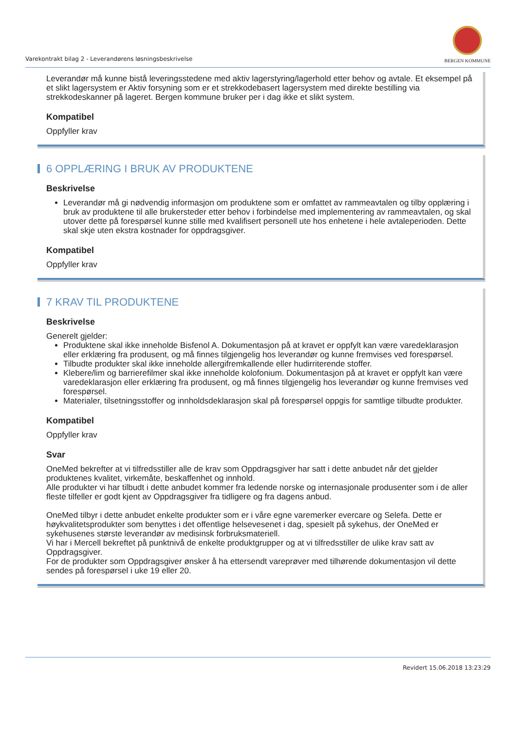Varekontrakt bilag 2 - Leverandørens løsningsbeskrivelse
BERGEN KOMMUNE
Leverandør må kunne bistå leveringsstedene med aktiv lagerstyring/lagerhold etter behov og avtale. Et eksempel på et slikt lagersystem er Aktiv forsyning som er et strekkodebasert lagersystem med direkte bestilling via strekkodeskanner på lageret. Bergen kommune bruker per i dag ikke et slikt system.
Kompatibel
Oppfyller krav
6 OPPLÆRING I BRUK AV PRODUKTENE
Beskrivelse
Leverandør må gi nødvendig informasjon om produktene som er omfattet av rammeavtalen og tilby opplæring i bruk av produktene til alle brukersteder etter behov i forbindelse med implementering av rammeavtalen, og skal utover dette på forespørsel kunne stille med kvalifisert personell ute hos enhetene i hele avtaleperioden. Dette skal skje uten ekstra kostnader for oppdragsgiver.
Kompatibel
Oppfyller krav
7 KRAV TIL PRODUKTENE
Beskrivelse
Generelt gjelder:
Produktene skal ikke inneholde Bisfenol A. Dokumentasjon på at kravet er oppfylt kan være varedeklarasjon eller erklæring fra produsent, og må finnes tilgjengelig hos leverandør og kunne fremvises ved forespørsel.
Tilbudte produkter skal ikke inneholde allergifremkallende eller hudirriterende stoffer.
Klebere/lim og barrierefilmer skal ikke inneholde kolofonium. Dokumentasjon på at kravet er oppfylt kan være varedeklarasjon eller erklæring fra produsent, og må finnes tilgjengelig hos leverandør og kunne fremvises ved forespørsel.
Materialer, tilsetningsstoffer og innholdsdeklarasjon skal på forespørsel oppgis for samtlige tilbudte produkter.
Kompatibel
Oppfyller krav
Svar
OneMed bekrefter at vi tilfredsstiller alle de krav som Oppdragsgiver har satt i dette anbudet når det gjelder produktenes kvalitet, virkemåte, beskaffenhet og innhold.
Alle produkter vi har tilbudt i dette anbudet kommer fra ledende norske og internasjonale produsenter som i de aller fleste tilfeller er godt kjent av Oppdragsgiver fra tidligere og fra dagens anbud.
OneMed tilbyr i dette anbudet enkelte produkter som er i våre egne varemerker evercare og Selefa. Dette er høykvalitetsprodukter som benyttes i det offentlige helsevesenet i dag, spesielt på sykehus, der OneMed er sykehusenes største leverandør av medisinsk forbruksmateriell.
Vi har i Mercell bekreftet på punktnivå de enkelte produktgrupper og at vi tilfredsstiller de ulike krav satt av Oppdragsgiver.
For de produkter som Oppdragsgiver ønsker å ha ettersendt vareprøver med tilhørende dokumentasjon vil dette sendes på forespørsel i uke 19 eller 20.
Revidert 15.06.2018 13:23:29